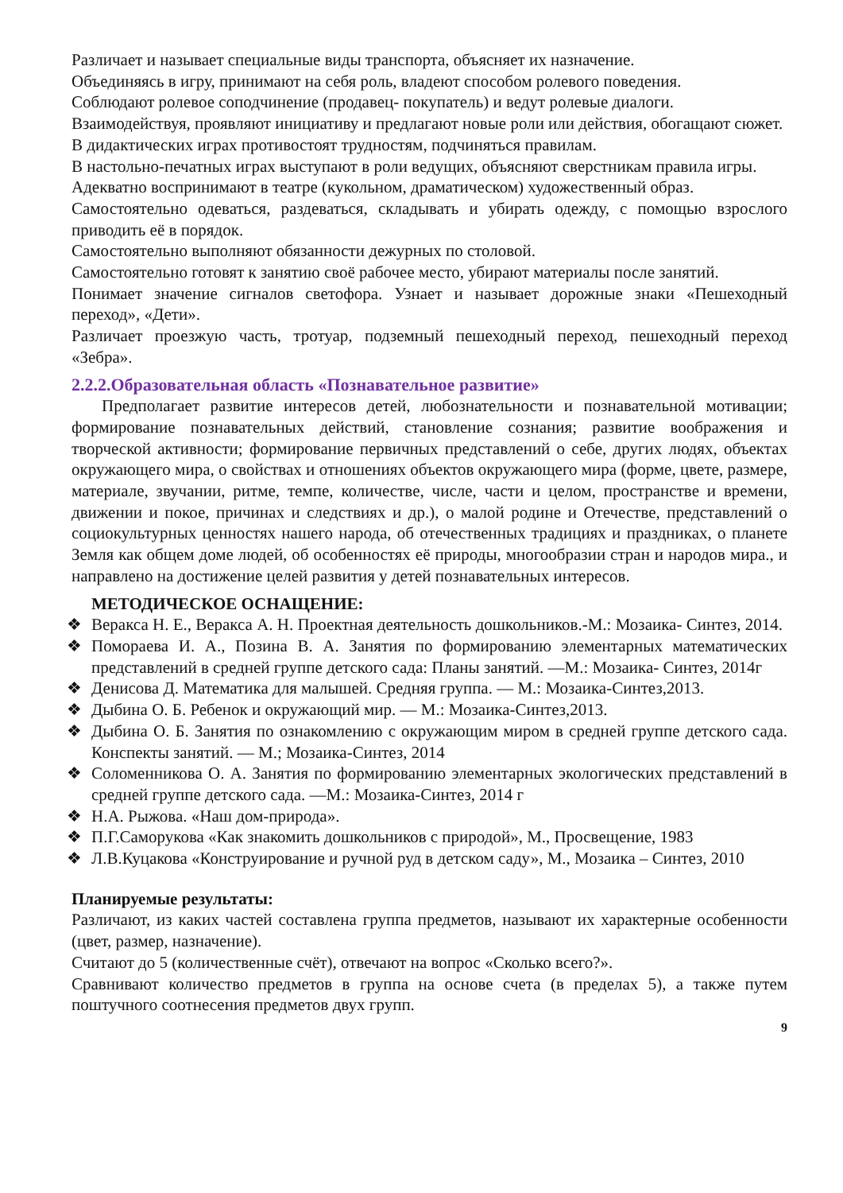Различает и называет специальные виды транспорта, объясняет их назначение.
Объединяясь в игру, принимают на себя роль, владеют способом ролевого поведения.
Соблюдают ролевое соподчинение (продавец- покупатель) и ведут ролевые диалоги.
Взаимодействуя, проявляют инициативу и предлагают новые роли или действия, обогащают сюжет.
В дидактических играх противостоят трудностям, подчиняться правилам.
В настольно-печатных играх выступают в роли ведущих, объясняют сверстникам правила игры.
Адекватно воспринимают в театре (кукольном, драматическом) художественный образ.
Самостоятельно одеваться, раздеваться, складывать и убирать одежду, с помощью взрослого приводить её в порядок.
Самостоятельно выполняют обязанности дежурных по столовой.
Самостоятельно готовят к занятию своё рабочее место, убирают материалы после занятий.
Понимает значение сигналов светофора. Узнает и называет дорожные знаки «Пешеходный переход», «Дети».
Различает проезжую часть, тротуар, подземный пешеходный переход, пешеходный переход «Зебра».
2.2.2.Образовательная область «Познавательное развитие»
Предполагает развитие интересов детей, любознательности и познавательной мотивации; формирование познавательных действий, становление сознания; развитие воображения и творческой активности; формирование первичных представлений о себе, других людях, объектах окружающего мира, о свойствах и отношениях объектов окружающего мира (форме, цвете, размере, материале, звучании, ритме, темпе, количестве, числе, части и целом, пространстве и времени, движении и покое, причинах и следствиях и др.), о малой родине и Отечестве, представлений о социокультурных ценностях нашего народа, об отечественных традициях и праздниках, о планете Земля как общем доме людей, об особенностях её природы, многообразии стран и народов мира., и направлено на достижение целей развития у детей познавательных интересов.
МЕТОДИЧЕСКОЕ ОСНАЩЕНИЕ:
❖ Веракса Н. Е., Веракса А. Н. Проектная деятельность дошкольников.-М.: Мозаика- Синтез, 2014.
❖ Помораева И. А., Позина В. А. Занятия по формированию элементарных математических представлений в средней группе детского сада: Планы занятий. —М.: Мозаика- Синтез, 2014г
❖ Денисова Д. Математика для малышей. Средняя группа. — М.: Мозаика-Синтез,2013.
❖ Дыбина О. Б. Ребенок и окружающий мир. — М.: Мозаика-Синтез,2013.
❖ Дыбина О. Б. Занятия по ознакомлению с окружающим миром в средней группе детского сада. Конспекты занятий. — М.; Мозаика-Синтез, 2014
❖ Соломенникова О. А. Занятия по формированию элементарных экологических представлений в средней группе детского сада. —М.: Мозаика-Синтез, 2014 г
❖ Н.А. Рыжова. «Наш дом-природа».
❖ П.Г.Саморукова «Как знакомить дошкольников с природой», М., Просвещение, 1983
❖ Л.В.Куцакова «Конструирование и ручной руд в детском саду», М., Мозаика – Синтез, 2010
Планируемые результаты:
Различают, из каких частей составлена группа предметов, называют их характерные особенности (цвет, размер, назначение).
Считают до 5 (количественные счёт), отвечают на вопрос «Сколько всего?».
Сравнивают количество предметов в группа на основе счета (в пределах 5), а также путем поштучного соотнесения предметов двух групп.
9